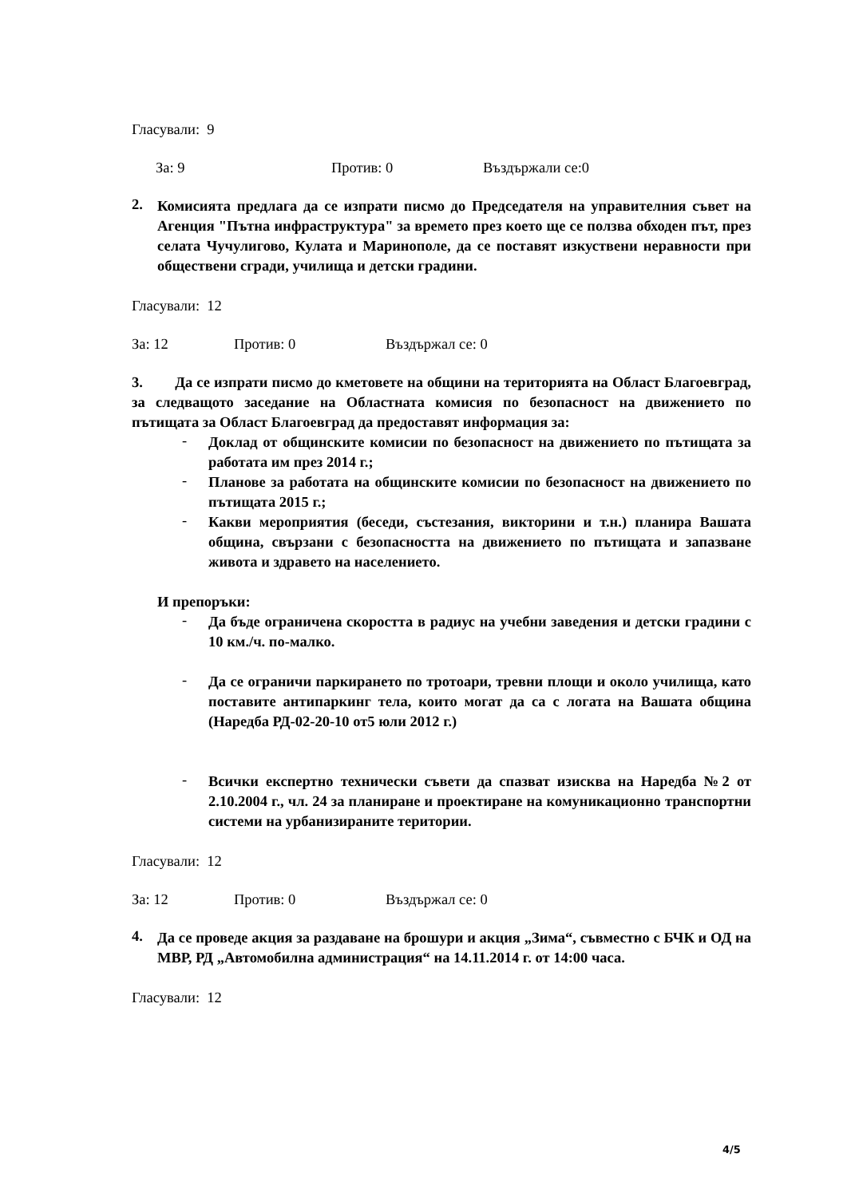Гласували: 9
За: 9 Против: 0 Въздържали се:0
2.
Комисията предлага да се изпрати писмо до Председателя на управителния съвет на Агенция "Пътна инфраструктура" за времето през което ще се ползва обходен път, през селата Чучулигово, Кулата и Маринополе, да се поставят изкуствени неравности при обществени сгради, училища и детски градини.
Гласували: 12
За: 12 Против: 0 Въздържал се: 0
3. Да се изпрати писмо до кметовете на общини на територията на Област Благоевград, за следващото заседание на Областната комисия по безопасност на движението по пътищата за Област Благоевград да предоставят информация за:
-
Доклад от общинските комисии по безопасност на движението по пътищата за работата им през 2014 г.;
-
Планове за работата на общинските комисии по безопасност на движението по пътищата 2015 г.;
-
Какви мероприятия (беседи, състезания, викторини и т.н.) планира Вашата община, свързани с безопасността на движението по пътищата и запазване живота и здравето на населението.
И препоръки:
-
Да бъде ограничена скоростта в радиус на учебни заведения и детски градини с 10 км./ч. по-малко.
-
Да се ограничи паркирането по тротоари, тревни площи и около училища, като поставите антипаркинг тела, които могат да са с логата на Вашата община (Наредба РД-02-20-10 от5 юли 2012 г.)
-
Всички експертно технически съвети да спазват изисква на Наредба №2 от 2.10.2004 г., чл. 24 за планиране и проектиране на комуникационно транспортни системи на урбанизираните територии.
Гласували: 12
За: 12 Против: 0 Въздържал се: 0
4.
Да се проведе акция за раздаване на брошури и акция „Зима“, съвместно с БЧК и ОД на МВР, РД „Автомобилна администрация“ на 14.11.2014 г. от 14:00 часа.
Гласували: 12
4/5